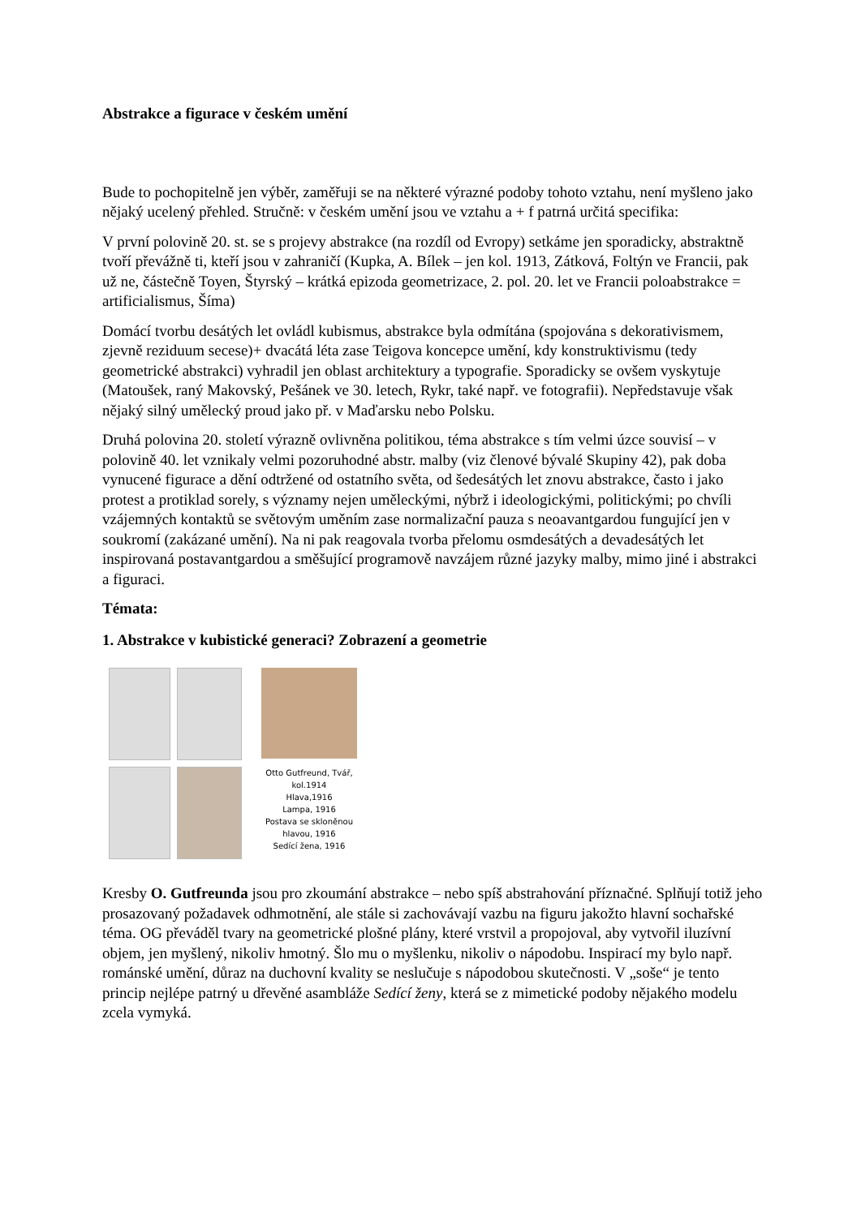Abstrakce a figurace v českém umění
Bude to pochopitelně jen výběr, zaměřuji se na některé výrazné podoby tohoto vztahu, není myšleno jako nějaký ucelený přehled. Stručně: v českém umění jsou ve vztahu a + f patrná určitá specifika:
V první polovině 20. st. se s projevy abstrakce (na rozdíl od Evropy) setkáme jen sporadicky, abstraktně tvoří převážně ti, kteří jsou v zahraničí (Kupka, A. Bílek – jen kol. 1913, Zátková, Foltýn ve Francii, pak už ne, částečně Toyen, Štyrský – krátká epizoda geometrizace, 2. pol. 20. let ve Francii poloabstrakce = artificialismus, Šíma)
Domácí tvorbu desátých let ovládl kubismus, abstrakce byla odmítána (spojována s dekorativismem, zjevně reziduum secese)+ dvacátá léta zase Teigova koncepce umění, kdy konstruktivismu (tedy geometrické abstrakci) vyhradil jen oblast architektury a typografie. Sporadicky se ovšem vyskytuje (Matoušek, raný Makovský, Pešánek ve 30. letech, Rykr, také např. ve fotografii). Nepředstavuje však nějaký silný umělecký proud jako př. v Maďarsku nebo Polsku.
Druhá polovina 20. století výrazně ovlivněna politikou, téma abstrakce s tím velmi úzce souvisí – v polovině 40. let vznikaly velmi pozoruhodné abstr. malby (viz členové bývalé Skupiny 42), pak doba vynucené figurace a dění odtržené od ostatního světa, od šedesátých let znovu abstrakce, často i jako protest a protiklad sorely, s významy nejen uměleckými, nýbrž i ideologickými, politickými; po chvíli vzájemných kontaktů se světovým uměním zase normalizační pauza s neoavantgardou fungující jen v soukromí (zakázané umění). Na ni pak reagovala tvorba přelomu osmdesátých a devadesátých let inspirovaná postavantgardou a směšující programově navzájem různé jazyky malby, mimo jiné i abstrakci a figuraci.
Témata:
1. Abstrakce v kubistické generaci? Zobrazení a geometrie
Otto Gutfreund, Tvář, kol.1914
Hlava,1916
Lampa, 1916
Postava se skloněnou hlavou, 1916
Sedící žena, 1916
Kresby O. Gutfreunda jsou pro zkoumání abstrakce – nebo spíš abstrahování příznačné. Splňují totiž jeho prosazovaný požadavek odhmotnění, ale stále si zachovávají vazbu na figuru jakožto hlavní sochařské téma. OG převáděl tvary na geometrické plošné plány, které vrstvil a propojoval, aby vytvořil iluzívní objem, jen myšlený, nikoliv hmotný. Šlo mu o myšlenku, nikoliv o nápodobu. Inspirací my bylo např. románské umění, důraz na duchovní kvality se neslučuje s nápodobou skutečnosti. V „soše“ je tento princip nejlépe patrný u dřevěné asambláže Sedící ženy, která se z mimetické podoby nějakého modelu zcela vymyká.